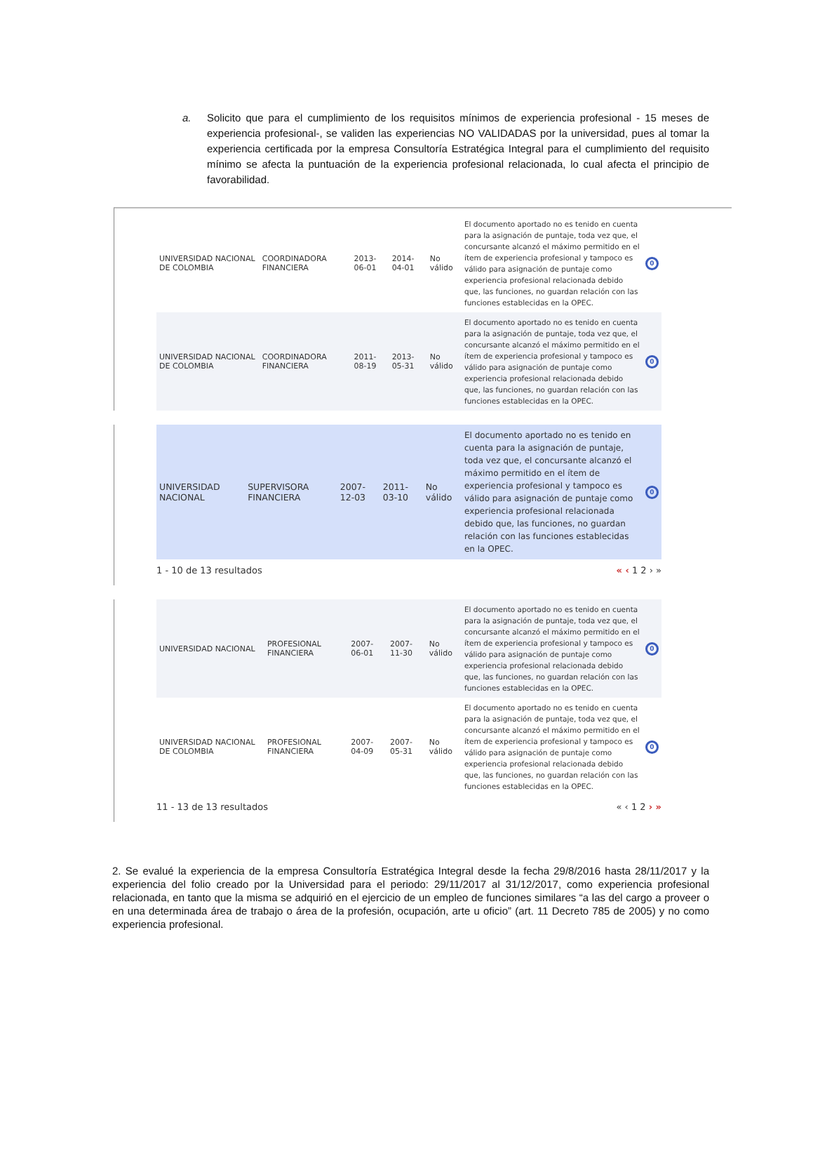a. Solicito que para el cumplimiento de los requisitos mínimos de experiencia profesional - 15 meses de experiencia profesional-, se validen las experiencias NO VALIDADAS por la universidad, pues al tomar la experiencia certificada por la empresa Consultoría Estratégica Integral para el cumplimiento del requisito mínimo se afecta la puntuación de la experiencia profesional relacionada, lo cual afecta el principio de favorabilidad.
| UNIVERSIDAD NACIONAL DE COLOMBIA | COORDINADORA FINANCIERA | 2013-06-01 | 2014-04-01 | No válido | El documento aportado no es tenido en cuenta para la asignación de puntaje, toda vez que, el concursante alcanzó el máximo permitido en el ítem de experiencia profesional y tampoco es válido para asignación de puntaje como experiencia profesional relacionada debido que, las funciones, no guardan relación con las funciones establecidas en la OPEC. | 0 |
| UNIVERSIDAD NACIONAL DE COLOMBIA | COORDINADORA FINANCIERA | 2011-08-19 | 2013-05-31 | No válido | El documento aportado no es tenido en cuenta para la asignación de puntaje, toda vez que, el concursante alcanzó el máximo permitido en el ítem de experiencia profesional y tampoco es válido para asignación de puntaje como experiencia profesional relacionada debido que, las funciones, no guardan relación con las funciones establecidas en la OPEC. | 0 |
| UNIVERSIDAD NACIONAL | SUPERVISORA FINANCIERA | 2007-12-03 | 2011-03-10 | No válido | El documento aportado no es tenido en cuenta para la asignación de puntaje, toda vez que, el concursante alcanzó el máximo permitido en el ítem de experiencia profesional y tampoco es válido para asignación de puntaje como experiencia profesional relacionada debido que, las funciones, no guardan relación con las funciones establecidas en la OPEC. | 0 |
1 - 10 de 13 resultados « ‹ 1 2 › »
| UNIVERSIDAD NACIONAL | PROFESIONAL FINANCIERA | 2007-06-01 | 2007-11-30 | No válido | El documento aportado no es tenido en cuenta para la asignación de puntaje, toda vez que, el concursante alcanzó el máximo permitido en el ítem de experiencia profesional y tampoco es válido para asignación de puntaje como experiencia profesional relacionada debido que, las funciones, no guardan relación con las funciones establecidas en la OPEC. | 0 |
| UNIVERSIDAD NACIONAL DE COLOMBIA | PROFESIONAL FINANCIERA | 2007-04-09 | 2007-05-31 | No válido | El documento aportado no es tenido en cuenta para la asignación de puntaje, toda vez que, el concursante alcanzó el máximo permitido en el ítem de experiencia profesional y tampoco es válido para asignación de puntaje como experiencia profesional relacionada debido que, las funciones, no guardan relación con las funciones establecidas en la OPEC. | 0 |
11 - 13 de 13 resultados « ‹ 1 2 › »
2. Se evalué la experiencia de la empresa Consultoría Estratégica Integral desde la fecha 29/8/2016 hasta 28/11/2017 y la experiencia del folio creado por la Universidad para el periodo: 29/11/2017 al 31/12/2017, como experiencia profesional relacionada, en tanto que la misma se adquirió en el ejercicio de un empleo de funciones similares “a las del cargo a proveer o en una determinada área de trabajo o área de la profesión, ocupación, arte u oficio” (art. 11 Decreto 785 de 2005) y no como experiencia profesional.